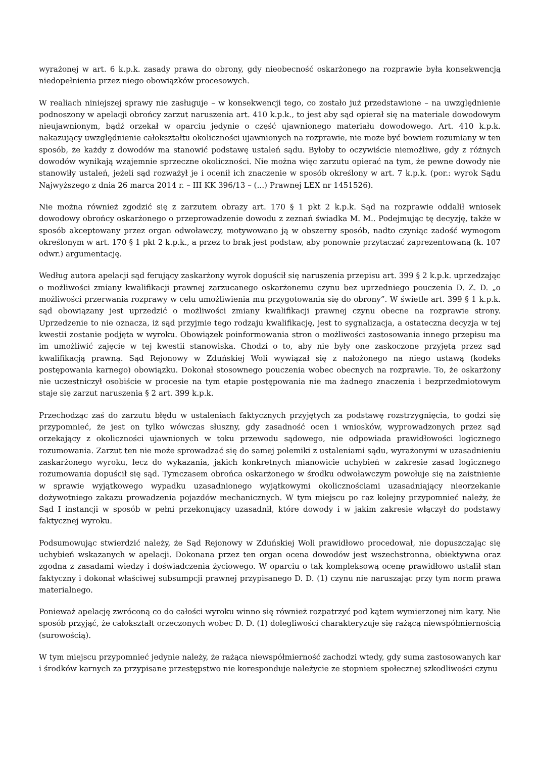wyrażonej w art. 6 k.p.k. zasady prawa do obrony, gdy nieobecność oskarżonego na rozprawie była konsekwencją niedopełnienia przez niego obowiązków procesowych.
W realiach niniejszej sprawy nie zasługuje – w konsekwencji tego, co zostało już przedstawione – na uwzględnienie podnoszony w apelacji obrońcy zarzut naruszenia art. 410 k.p.k., to jest aby sąd opierał się na materiale dowodowym nieujawnionym, bądź orzekał w oparciu jedynie o część ujawnionego materiału dowodowego. Art. 410 k.p.k. nakazujący uwzględnienie całokształtu okoliczności ujawnionych na rozprawie, nie może być bowiem rozumiany w ten sposób, że każdy z dowodów ma stanowić podstawę ustaleń sądu. Byłoby to oczywiście niemożliwe, gdy z różnych dowodów wynikają wzajemnie sprzeczne okoliczności. Nie można więc zarzutu opierać na tym, że pewne dowody nie stanowiły ustaleń, jeżeli sąd rozważył je i ocenił ich znaczenie w sposób określony w art. 7 k.p.k. (por.: wyrok Sądu Najwyższego z dnia 26 marca 2014 r. – III KK 396/13 – (...) Prawnej LEX nr 1451526).
Nie można również zgodzić się z zarzutem obrazy art. 170 § 1 pkt 2 k.p.k. Sąd na rozprawie oddalił wniosek dowodowy obrońcy oskarżonego o przeprowadzenie dowodu z zeznań świadka M. M.. Podejmując tę decyzję, także w sposób akceptowany przez organ odwoławczy, motywowano ją w obszerny sposób, nadto czyniąc zadość wymogom określonym w art. 170 § 1 pkt 2 k.p.k., a przez to brak jest podstaw, aby ponownie przytaczać zaprezentowaną (k. 107 odwr.) argumentację.
Według autora apelacji sąd ferujący zaskarżony wyrok dopuścił się naruszenia przepisu art. 399 § 2 k.p.k. uprzedzając o możliwości zmiany kwalifikacji prawnej zarzucanego oskarżonemu czynu bez uprzedniego pouczenia D. Z. D. „o możliwości przerwania rozprawy w celu umożliwienia mu przygotowania się do obrony”. W świetle art. 399 § 1 k.p.k. sąd obowiązany jest uprzedzić o możliwości zmiany kwalifikacji prawnej czynu obecne na rozprawie strony. Uprzedzenie to nie oznacza, iż sąd przyjmie tego rodzaju kwalifikację, jest to sygnalizacja, a ostateczna decyzja w tej kwestii zostanie podjęta w wyroku. Obowiązek poinformowania stron o możliwości zastosowania innego przepisu ma im umożliwić zajęcie w tej kwestii stanowiska. Chodzi o to, aby nie były one zaskoczone przyjętą przez sąd kwalifikacją prawną. Sąd Rejonowy w Zduńskiej Woli wywiązał się z nałożonego na niego ustawą (kodeks postępowania karnego) obowiązku. Dokonał stosownego pouczenia wobec obecnych na rozprawie. To, że oskarżony nie uczestniczył osobiście w procesie na tym etapie postępowania nie ma żadnego znaczenia i bezprzedmiotowym staje się zarzut naruszenia § 2 art. 399 k.p.k.
Przechodząc zaś do zarzutu błędu w ustaleniach faktycznych przyjętych za podstawę rozstrzygnięcia, to godzi się przypomnieć, że jest on tylko wówczas słuszny, gdy zasadność ocen i wniosków, wyprowadzonych przez sąd orzekający z okoliczności ujawnionych w toku przewodu sądowego, nie odpowiada prawidłowości logicznego rozumowania. Zarzut ten nie może sprowadzać się do samej polemiki z ustaleniami sądu, wyrażonymi w uzasadnieniu zaskarżonego wyroku, lecz do wykazania, jakich konkretnych mianowicie uchybień w zakresie zasad logicznego rozumowania dopuścił się sąd. Tymczasem obrońca oskarżonego w środku odwoławczym powołuje się na zaistnienie w sprawie wyjątkowego wypadku uzasadnionego wyjątkowymi okolicznościami uzasadniający nieorzekanie dożywotniego zakazu prowadzenia pojazdów mechanicznych. W tym miejscu po raz kolejny przypomnieć należy, że Sąd I instancji w sposób w pełni przekonujący uzasadnił, które dowody i w jakim zakresie włączył do podstawy faktycznej wyroku.
Podsumowując stwierdzić należy, że Sąd Rejonowy w Zduńskiej Woli prawidłowo procedował, nie dopuszczając się uchybień wskazanych w apelacji. Dokonana przez ten organ ocena dowodów jest wszechstronna, obiektywna oraz zgodna z zasadami wiedzy i doświadczenia życiowego. W oparciu o tak kompleksową ocenę prawidłowo ustalił stan faktyczny i dokonał właściwej subsumpcji prawnej przypisanego D. D. (1) czynu nie naruszając przy tym norm prawa materialnego.
Ponieważ apelację zwróconą co do całości wyroku winno się również rozpatrzyć pod kątem wymierzonej nim kary. Nie sposób przyjąć, że całokształt orzeczonych wobec D. D. (1) dolegliwości charakteryzuje się rażącą niewspółmiernością (surowością).
W tym miejscu przypomnieć jedynie należy, że rażąca niewspółmierność zachodzi wtedy, gdy suma zastosowanych kar i środków karnych za przypisane przestępstwo nie koresponduje należycie ze stopniem społecznej szkodliwości czynu